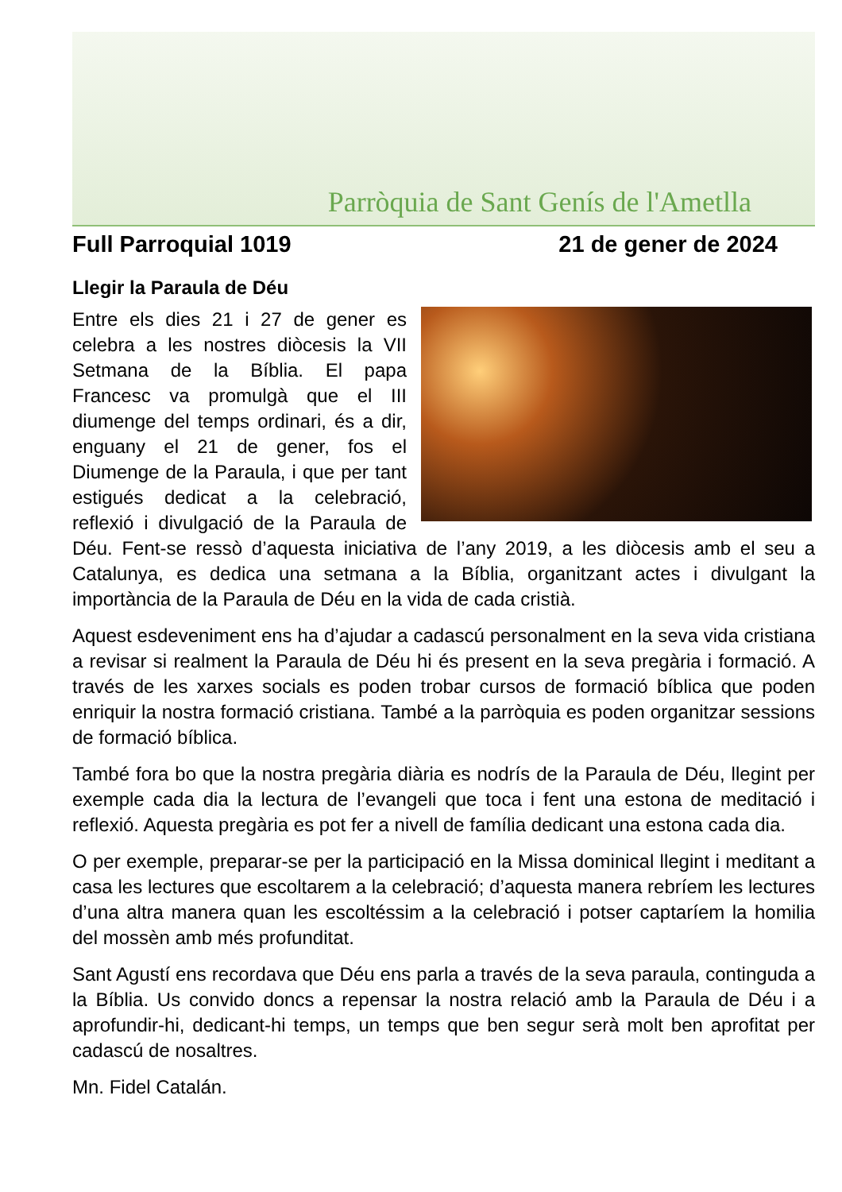Parròquia de Sant Genís de l'Ametlla
Full Parroquial 1019 21 de gener de 2024
Llegir la Paraula de Déu
Entre els dies 21 i 27 de gener es celebra a les nostres diòcesis la VII Setmana de la Bíblia. El papa Francesc va promulgà que el III diumenge del temps ordinari, és a dir, enguany el 21 de gener, fos el Diumenge de la Paraula, i que per tant estigués dedicat a la celebració, reflexió i divulgació de la Paraula de Déu. Fent-se ressò d’aquesta iniciativa de l’any 2019, a les diòcesis amb el seu a Catalunya, es dedica una setmana a la Bíblia, organitzant actes i divulgant la importància de la Paraula de Déu en la vida de cada cristià.
Aquest esdeveniment ens ha d’ajudar a cadascú personalment en la seva vida cristiana a revisar si realment la Paraula de Déu hi és present en la seva pregària i formació. A través de les xarxes socials es poden trobar cursos de formació bíblica que poden enriquir la nostra formació cristiana. També a la parròquia es poden organitzar sessions de formació bíblica.
També fora bo que la nostra pregària diària es nodrís de la Paraula de Déu, llegint per exemple cada dia la lectura de l’evangeli que toca i fent una estona de meditació i reflexió. Aquesta pregària es pot fer a nivell de família dedicant una estona cada dia.
O per exemple, preparar-se per la participació en la Missa dominical llegint i meditant a casa les lectures que escoltarem a la celebració; d’aquesta manera rebríem les lectures d’una altra manera quan les escoltéssim a la celebració i potser captaríem la homilia del mossèn amb més profunditat.
Sant Agustí ens recordava que Déu ens parla a través de la seva paraula, continguda a la Bíblia. Us convido doncs a repensar la nostra relació amb la Paraula de Déu i a aprofundir-hi, dedicant-hi temps, un temps que ben segur serà molt ben aprofitat per cadascú de nosaltres.
Mn. Fidel Catalán.